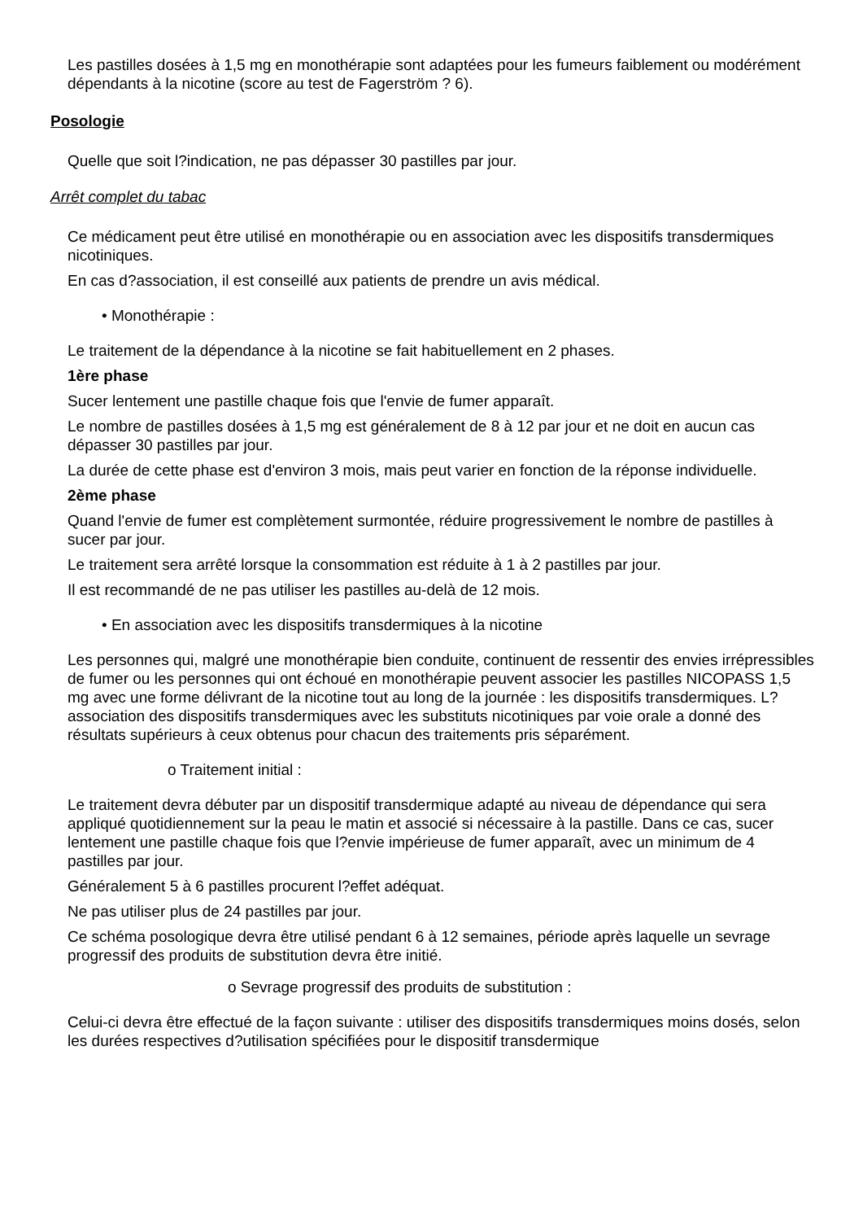Les pastilles dosées à 1,5 mg en monothérapie sont adaptées pour les fumeurs faiblement ou modérément dépendants à la nicotine (score au test de Fagerström ? 6).
Posologie
Quelle que soit l?indication, ne pas dépasser 30 pastilles par jour.
Arrêt complet du tabac
Ce médicament peut être utilisé en monothérapie ou en association avec les dispositifs transdermiques nicotiniques.
En cas d?association, il est conseillé aux patients de prendre un avis médical.
• Monothérapie :
Le traitement de la dépendance à la nicotine se fait habituellement en 2 phases.
1ère phase
Sucer lentement une pastille chaque fois que l'envie de fumer apparaît.
Le nombre de pastilles dosées à 1,5 mg est généralement de 8 à 12 par jour et ne doit en aucun cas dépasser 30 pastilles par jour.
La durée de cette phase est d'environ 3 mois, mais peut varier en fonction de la réponse individuelle.
2ème phase
Quand l'envie de fumer est complètement surmontée, réduire progressivement le nombre de pastilles à sucer par jour.
Le traitement sera arrêté lorsque la consommation est réduite à 1 à 2 pastilles par jour.
Il est recommandé de ne pas utiliser les pastilles au-delà de 12 mois.
• En association avec les dispositifs transdermiques à la nicotine
Les personnes qui, malgré une monothérapie bien conduite, continuent de ressentir des envies irrépressibles de fumer ou les personnes qui ont échoué en monothérapie peuvent associer les pastilles NICOPASS 1,5 mg avec une forme délivrant de la nicotine tout au long de la journée : les dispositifs transdermiques. L?association des dispositifs transdermiques avec les substituts nicotiniques par voie orale a donné des résultats supérieurs à ceux obtenus pour chacun des traitements pris séparément.
o Traitement initial :
Le traitement devra débuter par un dispositif transdermique adapté au niveau de dépendance qui sera appliqué quotidiennement sur la peau le matin et associé si nécessaire à la pastille. Dans ce cas, sucer lentement une pastille chaque fois que l?envie impérieuse de fumer apparaît, avec un minimum de 4 pastilles par jour.
Généralement 5 à 6 pastilles procurent l?effet adéquat.
Ne pas utiliser plus de 24 pastilles par jour.
Ce schéma posologique devra être utilisé pendant 6 à 12 semaines, période après laquelle un sevrage progressif des produits de substitution devra être initié.
o Sevrage progressif des produits de substitution :
Celui-ci devra être effectué de la façon suivante : utiliser des dispositifs transdermiques moins dosés, selon les durées respectives d?utilisation spécifiées pour le dispositif transdermique